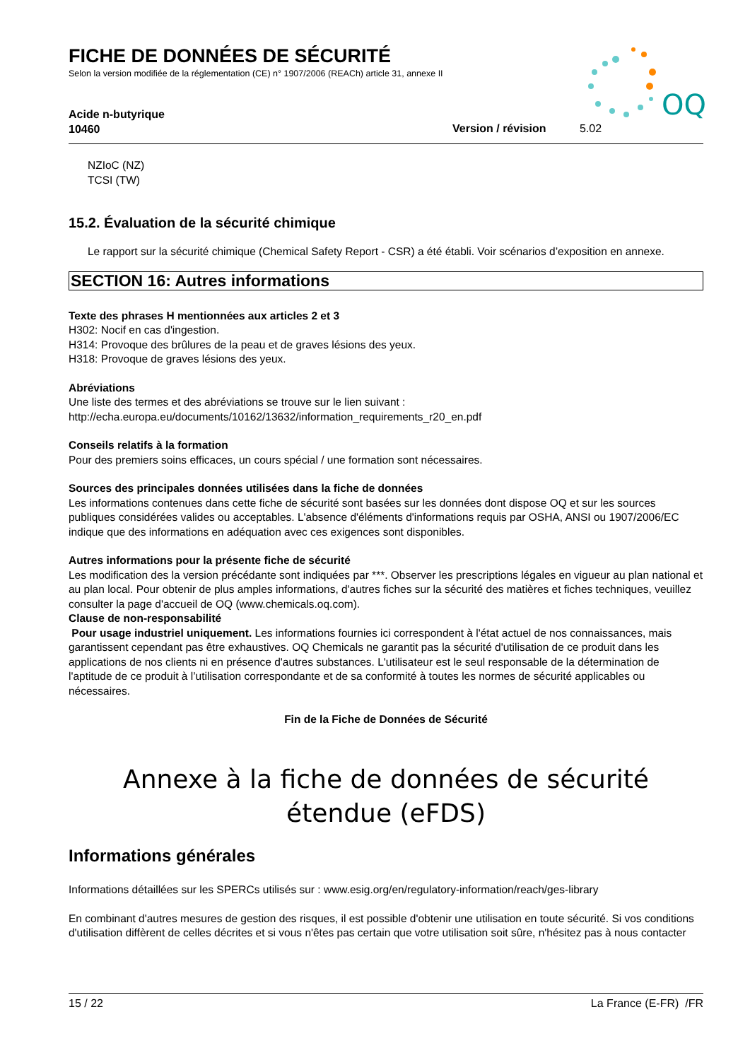FICHE DE DONNÉES DE SÉCURITÉ
Selon la version modifiée de la réglementation (CE) n° 1907/2006 (REACh) article 31, annexe II
OQ
Acide n-butyrique
10460
Version / révision 5.02
NZIoC (NZ)
TCSI (TW)
15.2. Évaluation de la sécurité chimique
Le rapport sur la sécurité chimique (Chemical Safety Report - CSR) a été établi. Voir scénarios d’exposition en annexe.
SECTION 16: Autres informations
Texte des phrases H mentionnées aux articles 2 et 3
H302: Nocif en cas d'ingestion.
H314: Provoque des brûlures de la peau et de graves lésions des yeux.
H318: Provoque de graves lésions des yeux.
Abréviations
Une liste des termes et des abréviations se trouve sur le lien suivant :
http://echa.europa.eu/documents/10162/13632/information_requirements_r20_en.pdf
Conseils relatifs à la formation
Pour des premiers soins efficaces, un cours spécial / une formation sont nécessaires.
Sources des principales données utilisées dans la fiche de données
Les informations contenues dans cette fiche de sécurité sont basées sur les données dont dispose OQ et sur les sources publiques considérées valides ou acceptables. L'absence d'éléments d'informations requis par OSHA, ANSI ou 1907/2006/EC indique que des informations en adéquation avec ces exigences sont disponibles.
Autres informations pour la présente fiche de sécurité
Les modification des la version précédante sont indiquées par ***. Observer les prescriptions légales en vigueur au plan national et au plan local. Pour obtenir de plus amples informations, d'autres fiches sur la sécurité des matières et fiches techniques, veuillez consulter la page d'accueil de OQ (www.chemicals.oq.com).
Clause de non-responsabilité
Pour usage industriel uniquement. Les informations fournies ici correspondent à l'état actuel de nos connaissances, mais garantissent cependant pas être exhaustives. OQ Chemicals ne garantit pas la sécurité d'utilisation de ce produit dans les applications de nos clients ni en présence d'autres substances. L'utilisateur est le seul responsable de la détermination de l'aptitude de ce produit à l’utilisation correspondante et de sa conformité à toutes les normes de sécurité applicables ou nécessaires.
Fin de la Fiche de Données de Sécurité
Annexe à la fiche de données de sécurité étendue (eFDS)
Informations générales
Informations détaillées sur les SPERCs utilisés sur : www.esig.org/en/regulatory-information/reach/ges-library
En combinant d'autres mesures de gestion des risques, il est possible d'obtenir une utilisation en toute sécurité. Si vos conditions d'utilisation diffèrent de celles décrites et si vous n'êtes pas certain que votre utilisation soit sûre, n'hésitez pas à nous contacter
15 / 22 La France (E-FR) /FR